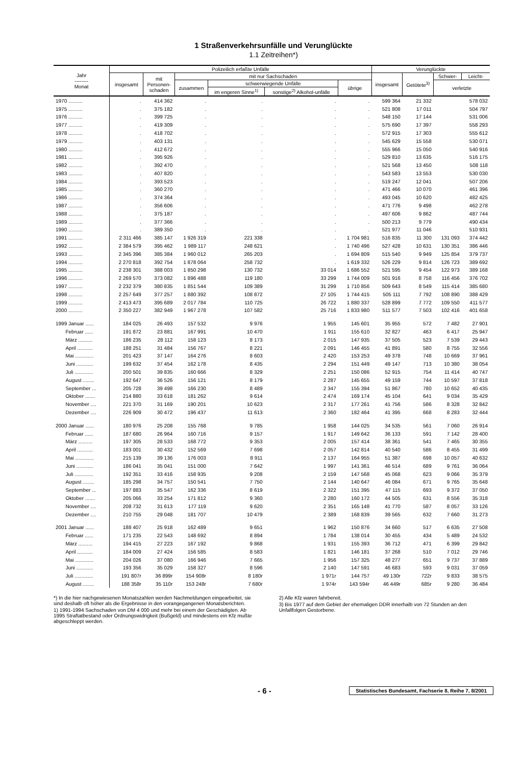1 Straßenverkehrsunfälle und Verunglückte
1.1 Zeitreihen*)
| Jahr -------- Monat | Polizeilich erfaßte Unfälle | | | | | | Verunglückte | | | |
| --- | --- | --- | --- | --- | --- | --- | --- | --- | --- | --- |
| | insgesamt | mit Personen- schaden | mit nur Sachschaden | | | | insgesamt | Getötete<sup>3)</sup> | Schwer- | Leicht- |
| | | | zusammen | schwerwiegende Unfälle | | übrige | | | verletzte | |
| | | | | im engeren Sinne<sup>1)</sup> | sonstige<sup>2)</sup> Alkohol-unfälle | | | | | |
| 1970 .......... | . | 414 362 | . | . | . | . | 599 364 | 21 332 | 578 032 | |
| 1975 .......... | . | 375 182 | . | . | . | . | 521 808 | 17 011 | 504 797 | |
| 1976 .......... | . | 399 725 | . | . | . | . | 548 150 | 17 144 | 531 006 | |
| 1977 .......... | . | 419 309 | . | . | . | . | 575 690 | 17 397 | 558 293 | |
| 1978 .......... | . | 418 702 | . | . | . | . | 572 915 | 17 303 | 555 612 | |
| 1979 .......... | . | 403 131 | . | . | . | . | 545 629 | 15 558 | 530 071 | |
| 1980 .......... | . | 412 672 | . | . | . | . | 555 966 | 15 050 | 540 916 | |
| 1981 .......... | . | 395 926 | . | . | . | . | 529 810 | 13 635 | 516 175 | |
| 1982 .......... | . | 392 470 | . | . | . | . | 521 568 | 13 450 | 508 118 | |
| 1983 .......... | . | 407 820 | . | . | . | . | 543 583 | 13 553 | 530 030 | |
| 1984 .......... | . | 393 523 | . | . | . | . | 519 247 | 12 041 | 507 206 | |
| 1985 .......... | . | 360 270 | . | . | . | . | 471 466 | 10 070 | 461 396 | |
| 1986 .......... | . | 374 364 | . | . | . | . | 493 045 | 10 620 | 482 425 | |
| 1987 .......... | . | 356 606 | . | . | . | . | 471 776 | 9 498 | 462 278 | |
| 1988 .......... | . | 375 187 | . | . | . | . | 497 606 | 9 862 | 487 744 | |
| 1989 .......... | . | 377 366 | . | . | . | . | 500 213 | 9 779 | 490 434 | |
| 1990 .......... | . | 389 350 | . | . | . | . | 521 977 | 11 046 | 510 931 | |
| 1991 .......... | 2 311 466 | 385 147 | 1 926 319 | 221 338 | . | 1 704 981 | 516 835 | 11 300 | 131 093 | 374 442 |
| 1992 .......... | 2 384 579 | 395 462 | 1 989 117 | 248 621 | . | 1 740 496 | 527 428 | 10 631 | 130 351 | 386 446 |
| 1993 .......... | 2 345 396 | 385 384 | 1 960 012 | 265 203 | . | 1 694 809 | 515 540 | 9 949 | 125 854 | 379 737 |
| 1994 .......... | 2 270 818 | 392 754 | 1 878 064 | 258 732 | . | 1 619 332 | 526 229 | 9 814 | 126 723 | 389 692 |
| 1995 .......... | 2 238 301 | 388 003 | 1 850 298 | 130 732 | 33 014 | 1 686 552 | 521 595 | 9 454 | 122 973 | 389 168 |
| 1996 .......... | 2 269 570 | 373 082 | 1 896 488 | 119 180 | 33 299 | 1 744 009 | 501 916 | 8 758 | 116 456 | 376 702 |
| 1997 .......... | 2 232 379 | 380 835 | 1 851 544 | 109 389 | 31 299 | 1 710 856 | 509 643 | 8 549 | 115 414 | 385 680 |
| 1998 .......... | 2 257 649 | 377 257 | 1 880 392 | 108 872 | 27 105 | 1 744 415 | 505 111 | 7 792 | 108 890 | 388 429 |
| 1999 .......... | 2 413 473 | 395 689 | 2 017 784 | 110 725 | 26 722 | 1 880 337 | 528 899 | 7 772 | 109 550 | 411 577 |
| 2000 .......... | 2 350 227 | 382 949 | 1 967 278 | 107 582 | 25 716 | 1 833 980 | 511 577 | 7 503 | 102 416 | 401 658 |
| 1999 Januar ...... | 184 025 | 26 493 | 157 532 | 9 976 | 1 955 | 145 601 | 35 955 | 572 | 7 482 | 27 901 |
| Februar ...... | 191 872 | 23 881 | 167 991 | 10 470 | 1 911 | 155 610 | 32 827 | 463 | 6 417 | 25 947 |
| März .......... | 186 235 | 28 112 | 158 123 | 8 173 | 2 015 | 147 935 | 37 505 | 523 | 7 539 | 29 443 |
| April ........... | 188 251 | 31 484 | 156 767 | 8 221 | 2 091 | 146 455 | 41 891 | 580 | 8 755 | 32 556 |
| Mai ............. | 201 423 | 37 147 | 164 276 | 8 603 | 2 420 | 153 253 | 49 378 | 748 | 10 669 | 37 961 |
| Juni ............ | 199 632 | 37 454 | 162 178 | 8 435 | 2 294 | 151 449 | 49 147 | 713 | 10 380 | 38 054 |
| Juli ............. | 200 501 | 39 835 | 160 666 | 8 329 | 2 251 | 150 086 | 52 915 | 754 | 11 414 | 40 747 |
| August ........ | 192 647 | 36 526 | 156 121 | 8 179 | 2 287 | 145 655 | 49 159 | 744 | 10 597 | 37 818 |
| September ... | 205 728 | 39 498 | 166 230 | 8 489 | 2 347 | 155 394 | 51 867 | 780 | 10 652 | 40 435 |
| Oktober ....... | 214 880 | 33 618 | 181 262 | 9 614 | 2 474 | 169 174 | 45 104 | 641 | 9 034 | 35 429 |
| November .... | 221 370 | 31 169 | 190 201 | 10 623 | 2 317 | 177 261 | 41 756 | 586 | 8 328 | 32 842 |
| Dezember .... | 226 909 | 30 472 | 196 437 | 11 613 | 2 360 | 182 464 | 41 395 | 668 | 8 283 | 32 444 |
| 2000 Januar ...... | 180 976 | 25 208 | 155 768 | 9 785 | 1 958 | 144 025 | 34 535 | 561 | 7 060 | 26 914 |
| Februar ...... | 187 680 | 26 964 | 160 716 | 9 157 | 1 917 | 149 642 | 36 133 | 591 | 7 142 | 28 400 |
| März .......... | 197 305 | 28 533 | 168 772 | 9 353 | 2 005 | 157 414 | 38 361 | 541 | 7 465 | 30 355 |
| April ........... | 183 001 | 30 432 | 152 569 | 7 698 | 2 057 | 142 814 | 40 540 | 586 | 8 455 | 31 499 |
| Mai ............. | 215 139 | 39 136 | 176 003 | 8 911 | 2 137 | 164 955 | 51 387 | 698 | 10 057 | 40 632 |
| Juni ............ | 186 041 | 35 041 | 151 000 | 7 642 | 1 997 | 141 361 | 46 514 | 689 | 9 761 | 36 064 |
| Juli ............. | 192 351 | 33 416 | 158 935 | 9 208 | 2 159 | 147 568 | 45 068 | 623 | 9 066 | 35 379 |
| August ........ | 185 298 | 34 757 | 150 541 | 7 750 | 2 144 | 140 647 | 46 084 | 671 | 9 765 | 35 648 |
| September ... | 197 883 | 35 547 | 162 336 | 8 619 | 2 322 | 151 395 | 47 115 | 693 | 9 372 | 37 050 |
| Oktober ....... | 205 066 | 33 254 | 171 812 | 9 360 | 2 280 | 160 172 | 44 505 | 631 | 8 556 | 35 318 |
| November .... | 208 732 | 31 613 | 177 119 | 9 620 | 2 351 | 165 148 | 41 770 | 587 | 8 057 | 33 126 |
| Dezember .... | 210 755 | 29 048 | 181 707 | 10 479 | 2 389 | 168 839 | 39 565 | 632 | 7 660 | 31 273 |
| 2001 Januar ...... | 188 407 | 25 918 | 162 489 | 9 651 | 1 962 | 150 876 | 34 660 | 517 | 6 635 | 27 508 |
| Februar ...... | 171 235 | 22 543 | 148 692 | 8 894 | 1 784 | 138 014 | 30 455 | 434 | 5 489 | 24 532 |
| März .......... | 194 415 | 27 223 | 167 192 | 9 868 | 1 931 | 155 393 | 36 712 | 471 | 6 399 | 29 842 |
| April ........... | 184 009 | 27 424 | 156 585 | 8 583 | 1 821 | 146 181 | 37 268 | 510 | 7 012 | 29 746 |
| Mai ............. | 204 026 | 37 080 | 166 946 | 7 665 | 1 956 | 157 325 | 48 277 | 651 | 9 737 | 37 889 |
| Juni ............ | 193 356 | 35 029 | 158 327 | 8 596 | 2 140 | 147 591 | 46 683 | 593 | 9 031 | 37 059 |
| Juli ............. | 191 807r | 36 899r | 154 908r | 8 180r | 1 971r | 144 757 | 49 130r | 722r | 9 833 | 38 575 |
| August ........ | 188 358r | 35 110r | 153 248r | 7 680r | 1 974r | 143 594r | 46 449r | 685r | 9 280 | 36 484 |
*) In die hier nachgewiesenen Monatszahlen werden Nachmeldungen eingearbeitet, sie sind deshalb oft höher als die Ergebnisse in den vorangegangenen Monatsberichten.
1) 1991-1994 Sachschaden von DM 4 000 und mehr bei einem der Geschädigten. Ab 1995 Straftatbestand oder Ordnungswidrigkeit (Bußgeld) und mindestens ein Kfz mußte abgeschleppt werden.
2) Alle Kfz waren fahrbereit.
3) Bis 1977 auf dem Gebiet der ehemaligen DDR innerhalb von 72 Stunden an den Unfallfolgen Gestorbene.
- 6 - Statistisches Bundesamt, Fachserie 8, Reihe 7, 8/2001